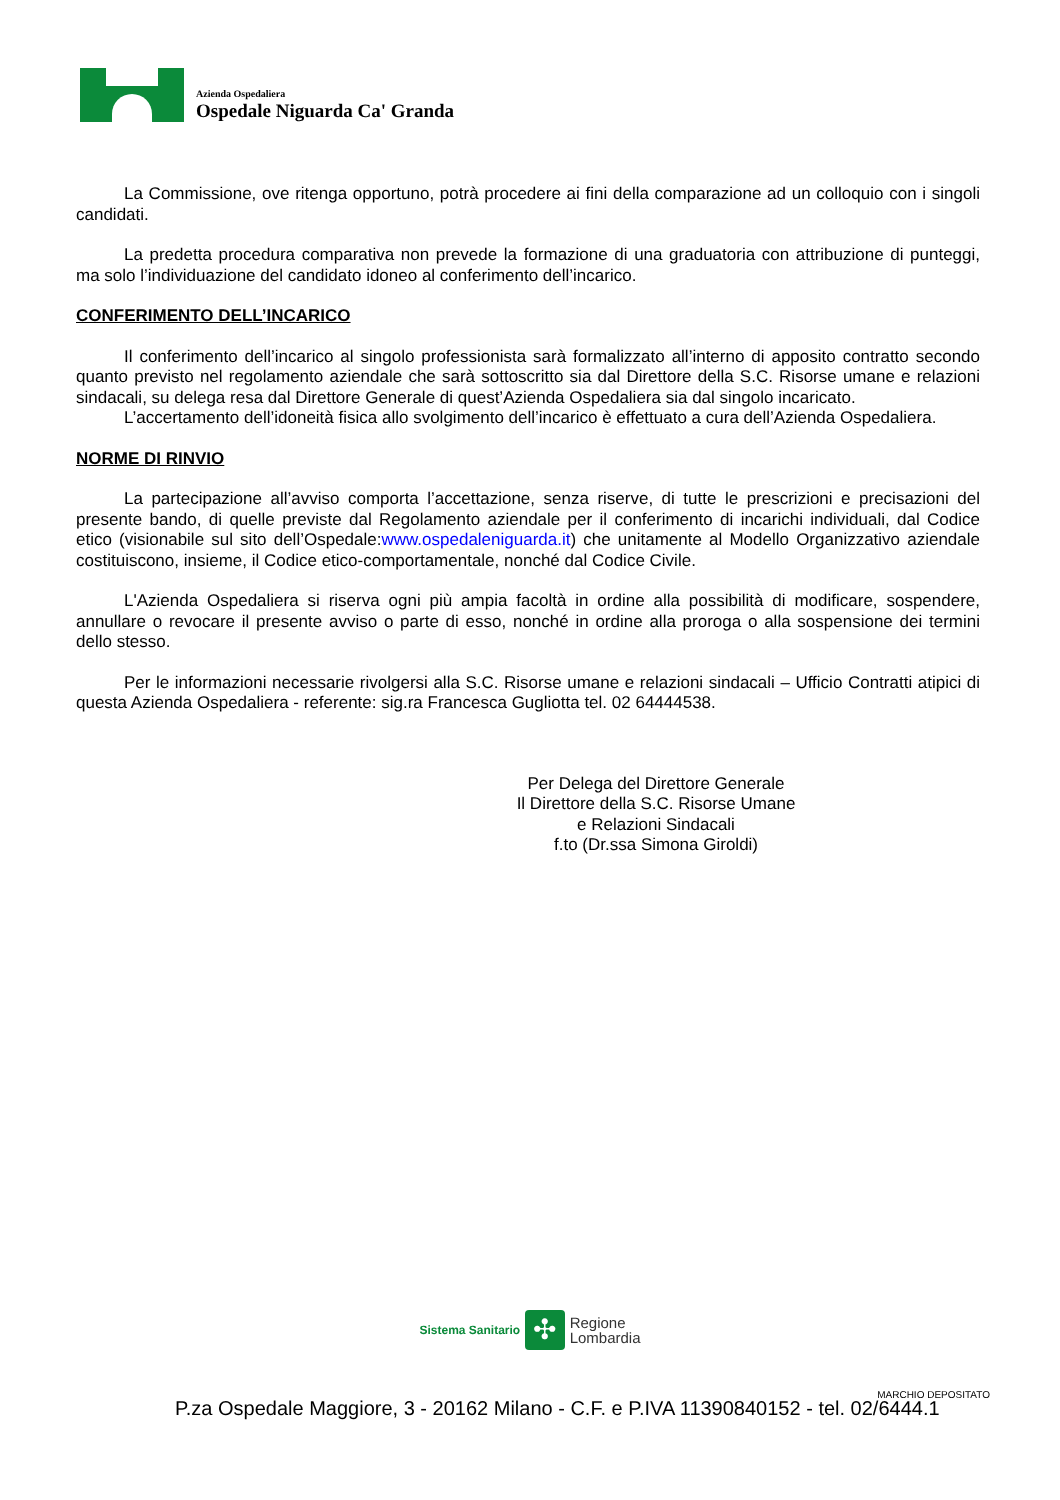Azienda Ospedaliera
Ospedale Niguarda Ca' Granda
La Commissione, ove ritenga opportuno, potrà procedere ai fini della comparazione ad un colloquio con i singoli candidati.
La predetta procedura comparativa non prevede la formazione di una graduatoria con attribuzione di punteggi, ma solo l’individuazione del candidato idoneo al conferimento dell’incarico.
CONFERIMENTO DELL’INCARICO
Il conferimento dell’incarico al singolo professionista sarà formalizzato all’interno di apposito contratto secondo quanto previsto nel regolamento aziendale che sarà sottoscritto sia dal Direttore della S.C. Risorse umane e relazioni sindacali, su delega resa dal Direttore Generale di quest’Azienda Ospedaliera sia dal singolo incaricato.
L’accertamento dell’idoneità fisica allo svolgimento dell’incarico è effettuato a cura dell’Azienda Ospedaliera.
NORME DI RINVIO
La partecipazione all’avviso comporta l’accettazione, senza riserve, di tutte le prescrizioni e precisazioni del presente bando, di quelle previste dal Regolamento aziendale per il conferimento di incarichi individuali, dal Codice etico (visionabile sul sito dell’Ospedale:www.ospedaleniguarda.it) che unitamente al Modello Organizzativo aziendale costituiscono, insieme, il Codice etico-comportamentale, nonché dal Codice Civile.
L'Azienda Ospedaliera si riserva ogni più ampia facoltà in ordine alla possibilità di modificare, sospendere, annullare o revocare il presente avviso o parte di esso, nonché in ordine alla proroga o alla sospensione dei termini dello stesso.
Per le informazioni necessarie rivolgersi alla S.C. Risorse umane e relazioni sindacali – Ufficio Contratti atipici di questa Azienda Ospedaliera - referente: sig.ra Francesca Gugliotta tel. 02 64444538.
Per Delega del Direttore Generale
Il Direttore della S.C. Risorse Umane
e Relazioni Sindacali
f.to (Dr.ssa Simona Giroldi)
Sistema Sanitario ✣ Regione
Lombardia
MARCHIO DEPOSITATO
P.za Ospedale Maggiore, 3 - 20162 Milano - C.F. e P.IVA 11390840152 - tel. 02/6444.1